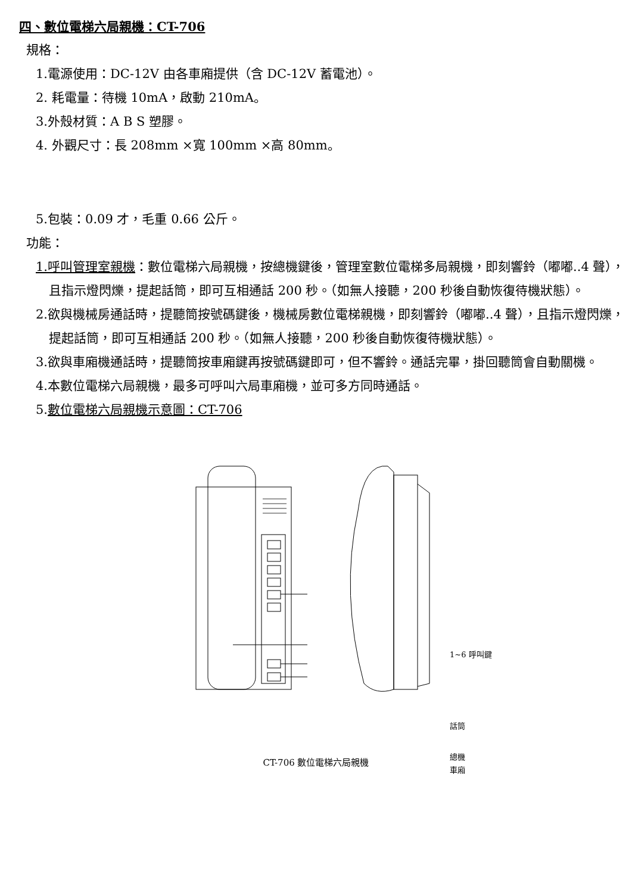四、數位電梯六局親機：CT-706
規格：
1.電源使用：DC-12V 由各車廂提供（含 DC-12V 蓄電池）。
2. 耗電量：待機 10mA，啟動 210mA。
3.外殼材質：A B S 塑膠。
4. 外觀尺寸：長 208mm ×寬 100mm ×高 80mm。
5.包裝：0.09 才，毛重 0.66 公斤。
功能：
1.呼叫管理室親機：數位電梯六局親機，按總機鍵後，管理室數位電梯多局親機，即刻響鈴（嘟嘟..4 聲），且指示燈閃爍，提起話筒，即可互相通話 200 秒。（如無人接聽，200 秒後自動恢復待機狀態）。
2.欲與機械房通話時，提聽筒按號碼鍵後，機械房數位電梯親機，即刻響鈴（嘟嘟..4 聲），且指示燈閃爍，提起話筒，即可互相通話 200 秒。（如無人接聽，200 秒後自動恢復待機狀態）。
3.欲與車廂機通話時，提聽筒按車廂鍵再按號碼鍵即可，但不響鈴。通話完畢，掛回聽筒會自動關機。
4.本數位電梯六局親機，最多可呼叫六局車廂機，並可多方同時通話。
5.數位電梯六局親機示意圖：CT-706
1~6 呼叫鍵
話筒
總機
車廂
CT-706 數位電梯六局親機